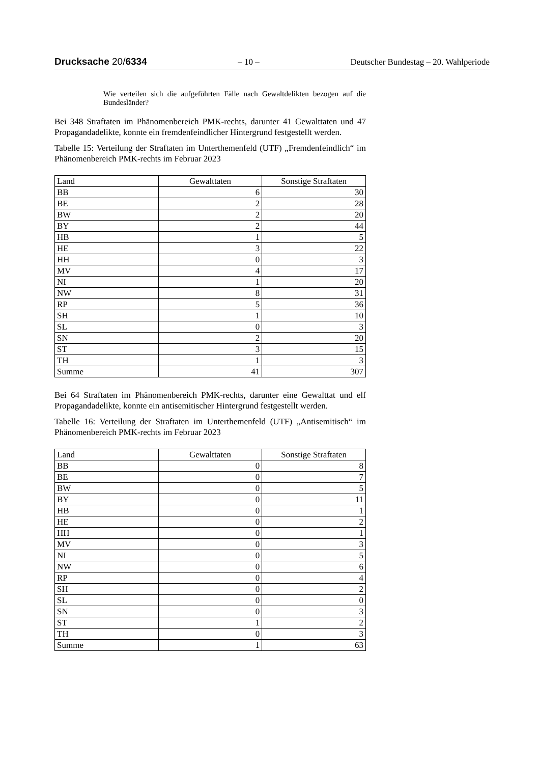Drucksache 20/6334 – 10 – Deutscher Bundestag – 20. Wahlperiode
Wie verteilen sich die aufgeführten Fälle nach Gewaltdelikten bezogen auf die Bundesländer?
Bei 348 Straftaten im Phänomenbereich PMK-rechts, darunter 41 Gewalttaten und 47 Propagandadelikte, konnte ein fremdenfeindlicher Hintergrund festgestellt werden.
Tabelle 15: Verteilung der Straftaten im Unterthemenfeld (UTF) „Fremdenfeindlich“ im Phänomenbereich PMK-rechts im Februar 2023
| Land | Gewalttaten | Sonstige Straftaten |
| --- | --- | --- |
| BB | 6 | 30 |
| BE | 2 | 28 |
| BW | 2 | 20 |
| BY | 2 | 44 |
| HB | 1 | 5 |
| HE | 3 | 22 |
| HH | 0 | 3 |
| MV | 4 | 17 |
| NI | 1 | 20 |
| NW | 8 | 31 |
| RP | 5 | 36 |
| SH | 1 | 10 |
| SL | 0 | 3 |
| SN | 2 | 20 |
| ST | 3 | 15 |
| TH | 1 | 3 |
| Summe | 41 | 307 |
Bei 64 Straftaten im Phänomenbereich PMK-rechts, darunter eine Gewalttat und elf Propagandadelikte, konnte ein antisemitischer Hintergrund festgestellt werden.
Tabelle 16: Verteilung der Straftaten im Unterthemenfeld (UTF) „Antisemitisch“ im Phänomenbereich PMK-rechts im Februar 2023
| Land | Gewalttaten | Sonstige Straftaten |
| --- | --- | --- |
| BB | 0 | 8 |
| BE | 0 | 7 |
| BW | 0 | 5 |
| BY | 0 | 11 |
| HB | 0 | 1 |
| HE | 0 | 2 |
| HH | 0 | 1 |
| MV | 0 | 3 |
| NI | 0 | 5 |
| NW | 0 | 6 |
| RP | 0 | 4 |
| SH | 0 | 2 |
| SL | 0 | 0 |
| SN | 0 | 3 |
| ST | 1 | 2 |
| TH | 0 | 3 |
| Summe | 1 | 63 |